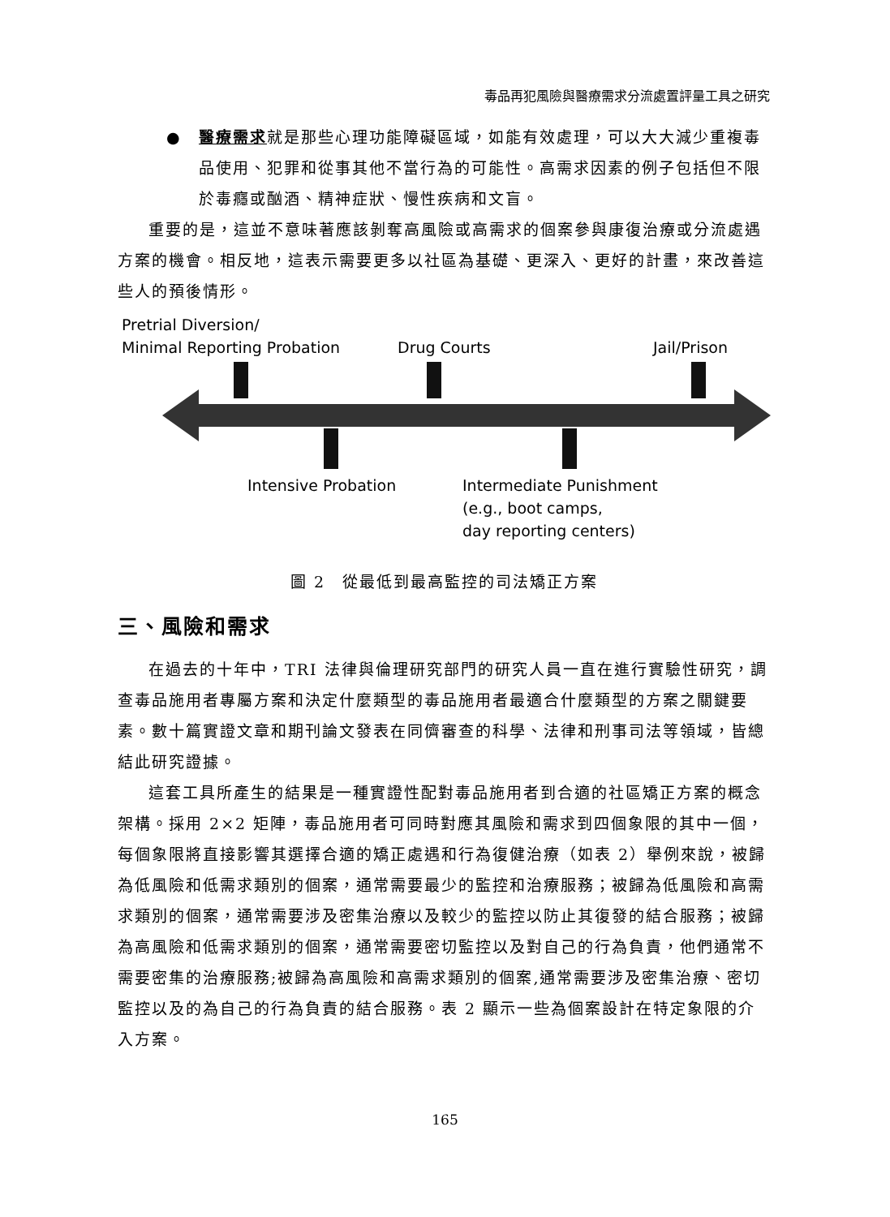毒品再犯風險與醫療需求分流處置評量工具之研究
● 醫療需求就是那些心理功能障礙區域，如能有效處理，可以大大減少重複毒品使用、犯罪和從事其他不當行為的可能性。高需求因素的例子包括但不限於毒癮或酗酒、精神症狀、慢性疾病和文盲。
重要的是，這並不意味著應該剝奪高風險或高需求的個案參與康復治療或分流處遇方案的機會。相反地，這表示需要更多以社區為基礎、更深入、更好的計畫，來改善這些人的預後情形。
Pretrial Diversion/
Minimal Reporting Probation
Drug Courts Jail/Prison
Intensive Probation
Intermediate Punishment
(e.g., boot camps,
day reporting centers)
圖 2　從最低到最高監控的司法矯正方案
三、風險和需求
在過去的十年中，TRI 法律與倫理研究部門的研究人員一直在進行實驗性研究，調查毒品施用者專屬方案和決定什麼類型的毒品施用者最適合什麼類型的方案之關鍵要素。數十篇實證文章和期刊論文發表在同儕審查的科學、法律和刑事司法等領域，皆總結此研究證據。
這套工具所產生的結果是一種實證性配對毒品施用者到合適的社區矯正方案的概念架構。採用 2×2 矩陣，毒品施用者可同時對應其風險和需求到四個象限的其中一個，每個象限將直接影響其選擇合適的矯正處遇和行為復健治療（如表 2）舉例來說，被歸為低風險和低需求類別的個案，通常需要最少的監控和治療服務；被歸為低風險和高需求類別的個案，通常需要涉及密集治療以及較少的監控以防止其復發的結合服務；被歸為高風險和低需求類別的個案，通常需要密切監控以及對自己的行為負責，他們通常不需要密集的治療服務;被歸為高風險和高需求類別的個案,通常需要涉及密集治療、密切監控以及的為自己的行為負責的結合服務。表 2 顯示一些為個案設計在特定象限的介入方案。
165